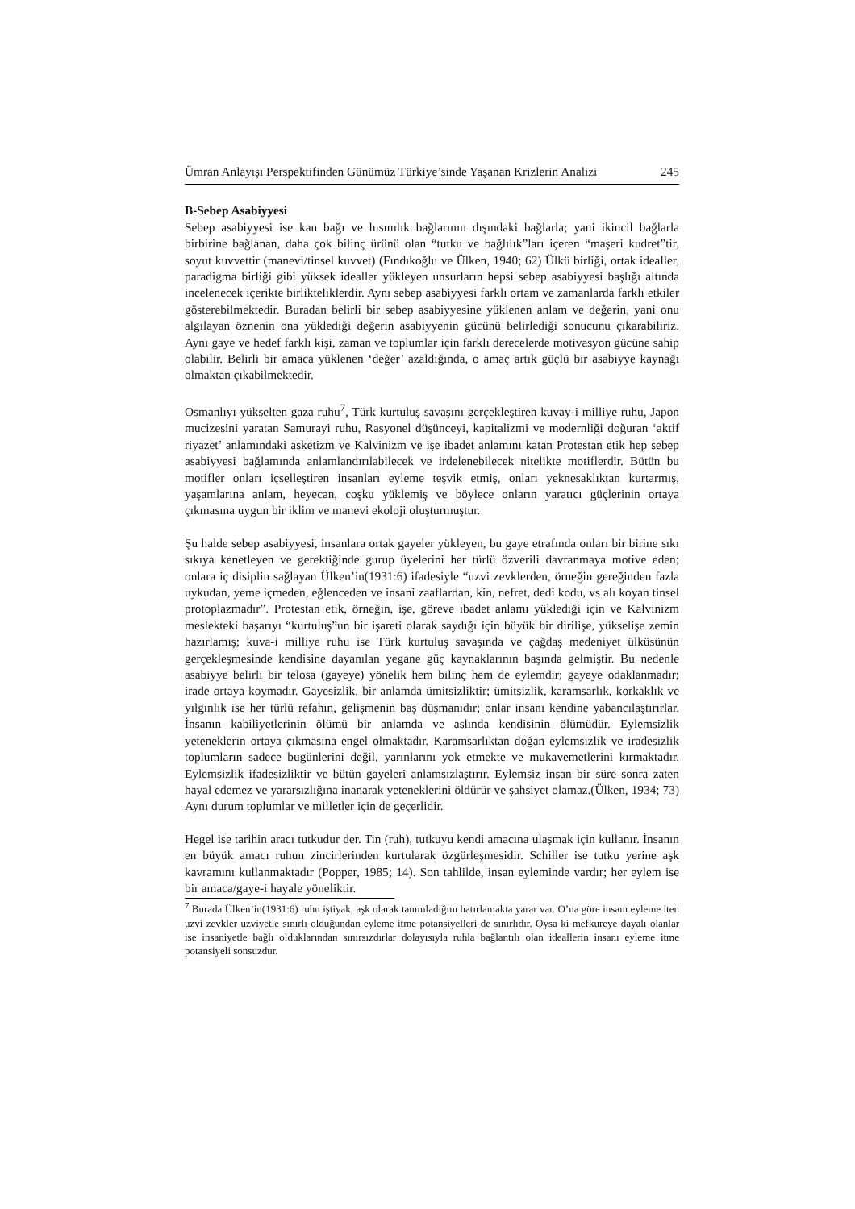Ümran Anlayışı Perspektifinden Günümüz Türkiye’sinde Yaşanan Krizlerin Analizi 245
B-Sebep Asabiyyesi
Sebep asabiyyesi ise kan bağı ve hısımlık bağlarının dışındaki bağlarla; yani ikincil bağlarla birbirine bağlanan, daha çok bilinç ürünü olan “tutku ve bağlılık”ları içeren “maşeri kudret”tir, soyut kuvvettir (manevi/tinsel kuvvet) (Fındıkoğlu ve Ülken, 1940; 62) Ülkü birliği, ortak idealler, paradigma birliği gibi yüksek idealler yükleyen unsurların hepsi sebep asabiyyesi başlığı altında incelenecek içerikte birlikteliklerdir. Aynı sebep asabiyyesi farklı ortam ve zamanlarda farklı etkiler gösterebilmektedir. Buradan belirli bir sebep asabiyyesine yüklenen anlam ve değerin, yani onu algılayan öznenin ona yüklediği değerin asabiyyenin gücünü belirlediği sonucunu çıkarabiliriz. Aynı gaye ve hedef farklı kişi, zaman ve toplumlar için farklı derecelerde motivasyon gücüne sahip olabilir. Belirli bir amaca yüklenen ‘değer’ azaldığında, o amaç artık güçlü bir asabiyye kaynağı olmaktan çıkabilmektedir.
Osmanlıyı yükselten gaza ruhu<sup>7</sup>, Türk kurtuluş savaşını gerçekleştiren kuvay-i milliye ruhu, Japon mucizesini yaratan Samurayi ruhu, Rasyonel düşünceyi, kapitalizmi ve modernliği doğuran ‘aktif riyazet’ anlamındaki asketizm ve Kalvinizm ve işe ibadet anlamını katan Protestan etik hep sebep asabiyyesi bağlamında anlamlandırılabilecek ve irdelenebilecek nitelikte motiflerdir. Bütün bu motifler onları içselleştiren insanları eyleme teşvik etmiş, onları yeknesaklıktan kurtarmış, yaşamlarına anlam, heyecan, coşku yüklemiş ve böylece onların yaratıcı güçlerinin ortaya çıkmasına uygun bir iklim ve manevi ekoloji oluşturmuştur.
Şu halde sebep asabiyyesi, insanlara ortak gayeler yükleyen, bu gaye etrafında onları bir birine sıkı sıkıya kenetleyen ve gerektiğinde gurup üyelerini her türlü özverili davranmaya motive eden; onlara iç disiplin sağlayan Ülken’in(1931:6) ifadesiyle “uzvi zevklerden, örneğin gereğinden fazla uykudan, yeme içmeden, eğlenceden ve insani zaaflardan, kin, nefret, dedi kodu, vs alı koyan tinsel protoplazmadır”. Protestan etik, örneğin, işe, göreve ibadet anlamı yüklediği için ve Kalvinizm meslekteki başarıyı “kurtuluş”un bir işareti olarak saydığı için büyük bir dirilişe, yükselişe zemin hazırlamış; kuva-i milliye ruhu ise Türk kurtuluş savaşında ve çağdaş medeniyet ülküsünün gerçekleşmesinde kendisine dayanılan yegane güç kaynaklarının başında gelmiştir. Bu nedenle asabiyye belirli bir telosa (gayeye) yönelik hem bilinç hem de eylemdir; gayeye odaklanmadır; irade ortaya koymadır. Gayesizlik, bir anlamda ümitsizliktir; ümitsizlik, karamsarlık, korkaklık ve yılgınlık ise her türlü refahın, gelişmenin baş düşmanıdır; onlar insanı kendine yabancılaştırırlar. İnsanın kabiliyetlerinin ölümü bir anlamda ve aslında kendisinin ölümüdür. Eylemsizlik yeteneklerin ortaya çıkmasına engel olmaktadır. Karamsarlıktan doğan eylemsizlik ve iradesizlik toplumların sadece bugünlerini değil, yarınlarını yok etmekte ve mukavemetlerini kırmaktadır. Eylemsizlik ifadesizliktir ve bütün gayeleri anlamsızlaştırır. Eylemsiz insan bir süre sonra zaten hayal edemez ve yararsızlığına inanarak yeteneklerini öldürür ve şahsiyet olamaz.(Ülken, 1934; 73) Aynı durum toplumlar ve milletler için de geçerlidir.
Hegel ise tarihin aracı tutkudur der. Tin (ruh), tutkuyu kendi amacına ulaşmak için kullanır. İnsanın en büyük amacı ruhun zincirlerinden kurtularak özgürleşmesidir. Schiller ise tutku yerine aşk kavramını kullanmaktadır (Popper, 1985; 14). Son tahlilde, insan eyleminde vardır; her eylem ise bir amaca/gaye-i hayale yöneliktir.
<sup>7</sup> Burada Ülken’in(1931:6) ruhu iştiyak, aşk olarak tanımladığını hatırlamakta yarar var. O’na göre insanı eyleme iten uzvi zevkler uzviyetle sınırlı olduğundan eyleme itme potansiyelleri de sınırlıdır. Oysa ki mefkureye dayalı olanlar ise insaniyetle bağlı olduklarından sınırsızdırlar dolayısıyla ruhla bağlantılı olan ideallerin insanı eyleme itme potansiyeli sonsuzdur.